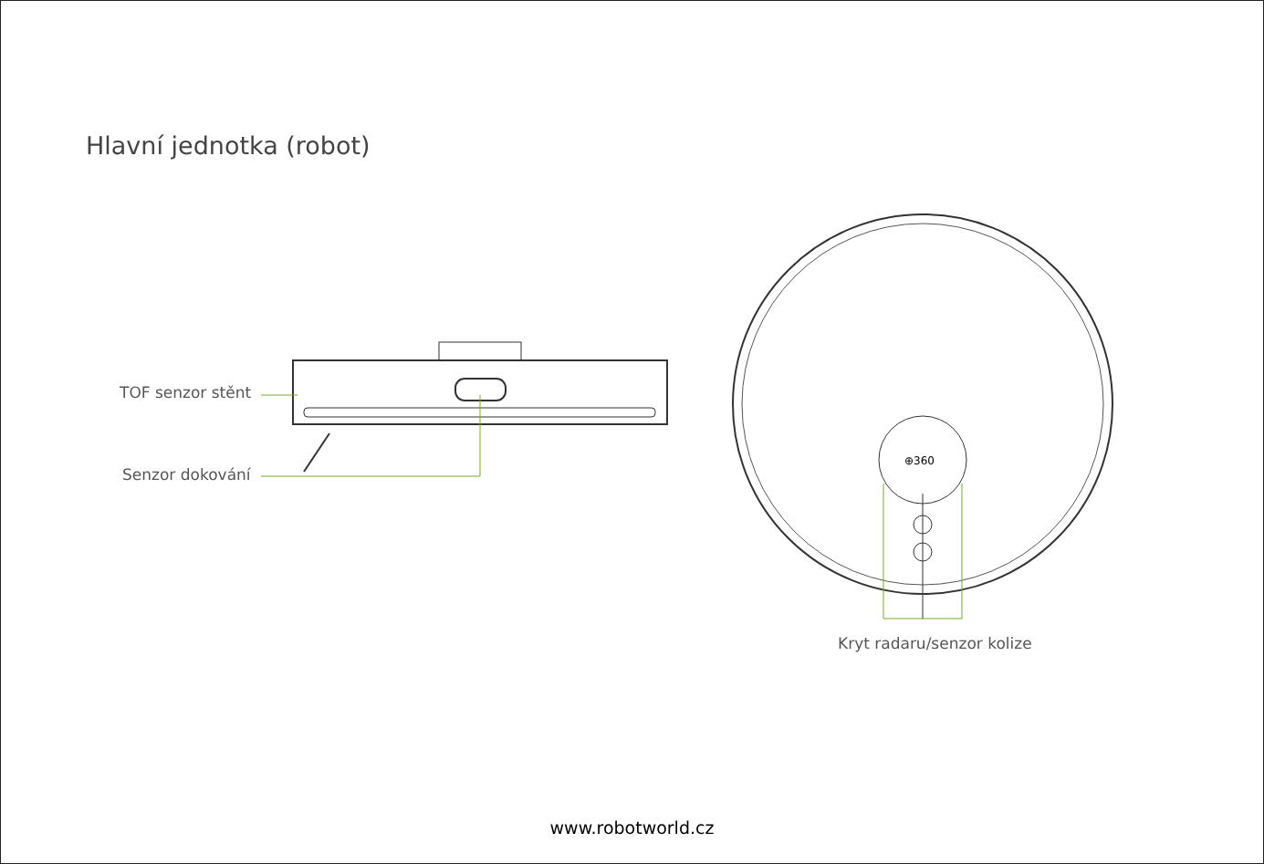Hlavní jednotka (robot)
TOF senzor stěnt
Senzor dokování
⊕360
Kryt radaru/senzor kolize
www.robotworld.cz